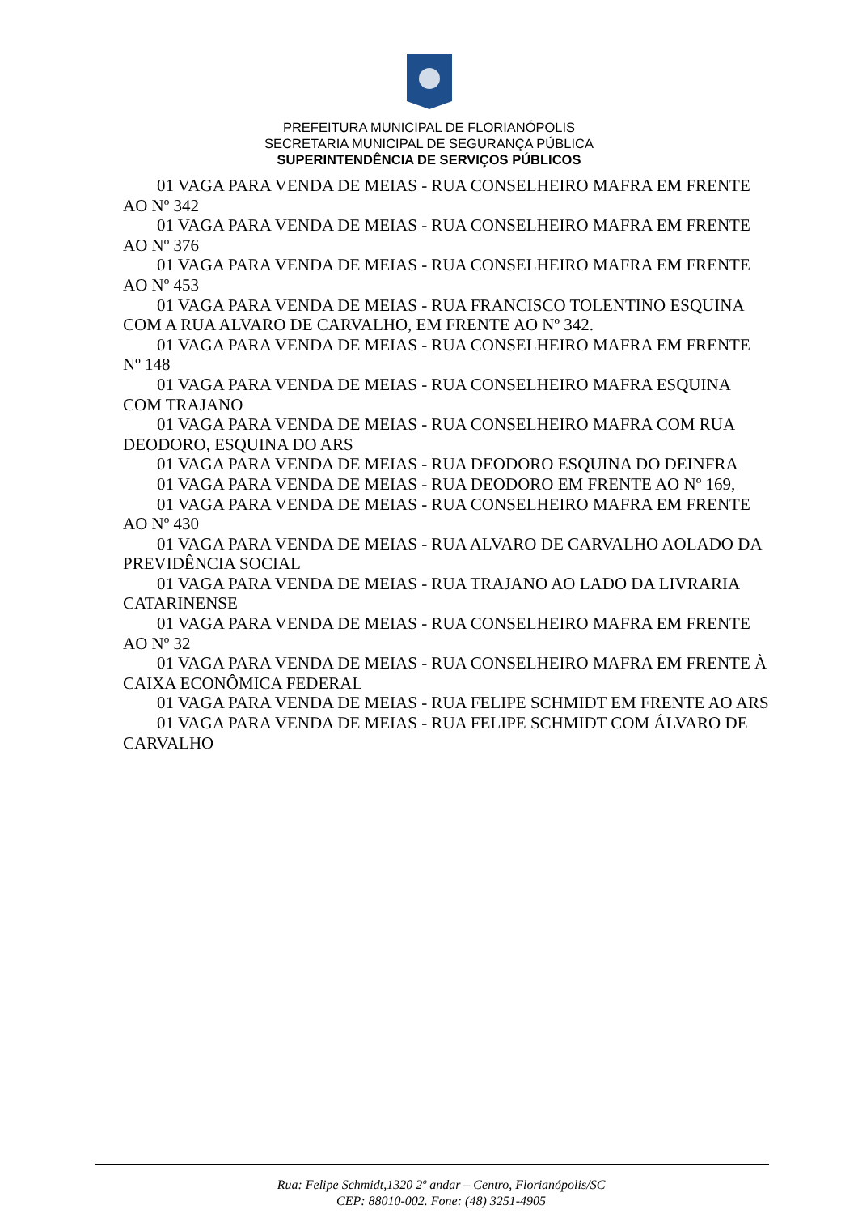PREFEITURA MUNICIPAL DE FLORIANÓPOLIS
SECRETARIA MUNICIPAL DE SEGURANÇA PÚBLICA
SUPERINTENDÊNCIA DE SERVIÇOS PÚBLICOS
01 VAGA PARA VENDA DE MEIAS - RUA CONSELHEIRO MAFRA EM FRENTE AO Nº 342
01 VAGA PARA VENDA DE MEIAS - RUA CONSELHEIRO MAFRA EM FRENTE AO Nº 376
01 VAGA PARA VENDA DE MEIAS - RUA CONSELHEIRO MAFRA EM FRENTE AO Nº 453
01 VAGA PARA VENDA DE MEIAS - RUA FRANCISCO TOLENTINO ESQUINA COM A RUA ALVARO DE CARVALHO, EM FRENTE AO Nº 342.
01 VAGA PARA VENDA DE MEIAS - RUA CONSELHEIRO MAFRA EM FRENTE Nº 148
01 VAGA PARA VENDA DE MEIAS - RUA CONSELHEIRO MAFRA ESQUINA COM TRAJANO
01 VAGA PARA VENDA DE MEIAS - RUA CONSELHEIRO MAFRA COM RUA DEODORO, ESQUINA DO ARS
01 VAGA PARA VENDA DE MEIAS - RUA DEODORO ESQUINA DO DEINFRA
01 VAGA PARA VENDA DE MEIAS - RUA DEODORO EM FRENTE AO Nº 169,
01 VAGA PARA VENDA DE MEIAS - RUA CONSELHEIRO MAFRA EM FRENTE AO Nº 430
01 VAGA PARA VENDA DE MEIAS - RUA ALVARO DE CARVALHO AOLADO DA PREVIDÊNCIA SOCIAL
01 VAGA PARA VENDA DE MEIAS - RUA TRAJANO AO LADO DA LIVRARIA CATARINENSE
01 VAGA PARA VENDA DE MEIAS - RUA CONSELHEIRO MAFRA EM FRENTE AO Nº 32
01 VAGA PARA VENDA DE MEIAS - RUA CONSELHEIRO MAFRA EM FRENTE À CAIXA ECONÔMICA FEDERAL
01 VAGA PARA VENDA DE MEIAS - RUA FELIPE SCHMIDT EM FRENTE AO ARS
01 VAGA PARA VENDA DE MEIAS - RUA FELIPE SCHMIDT COM ÁLVARO DE CARVALHO
Rua: Felipe Schmidt,1320 2º andar – Centro, Florianópolis/SC
CEP: 88010-002. Fone: (48) 3251-4905